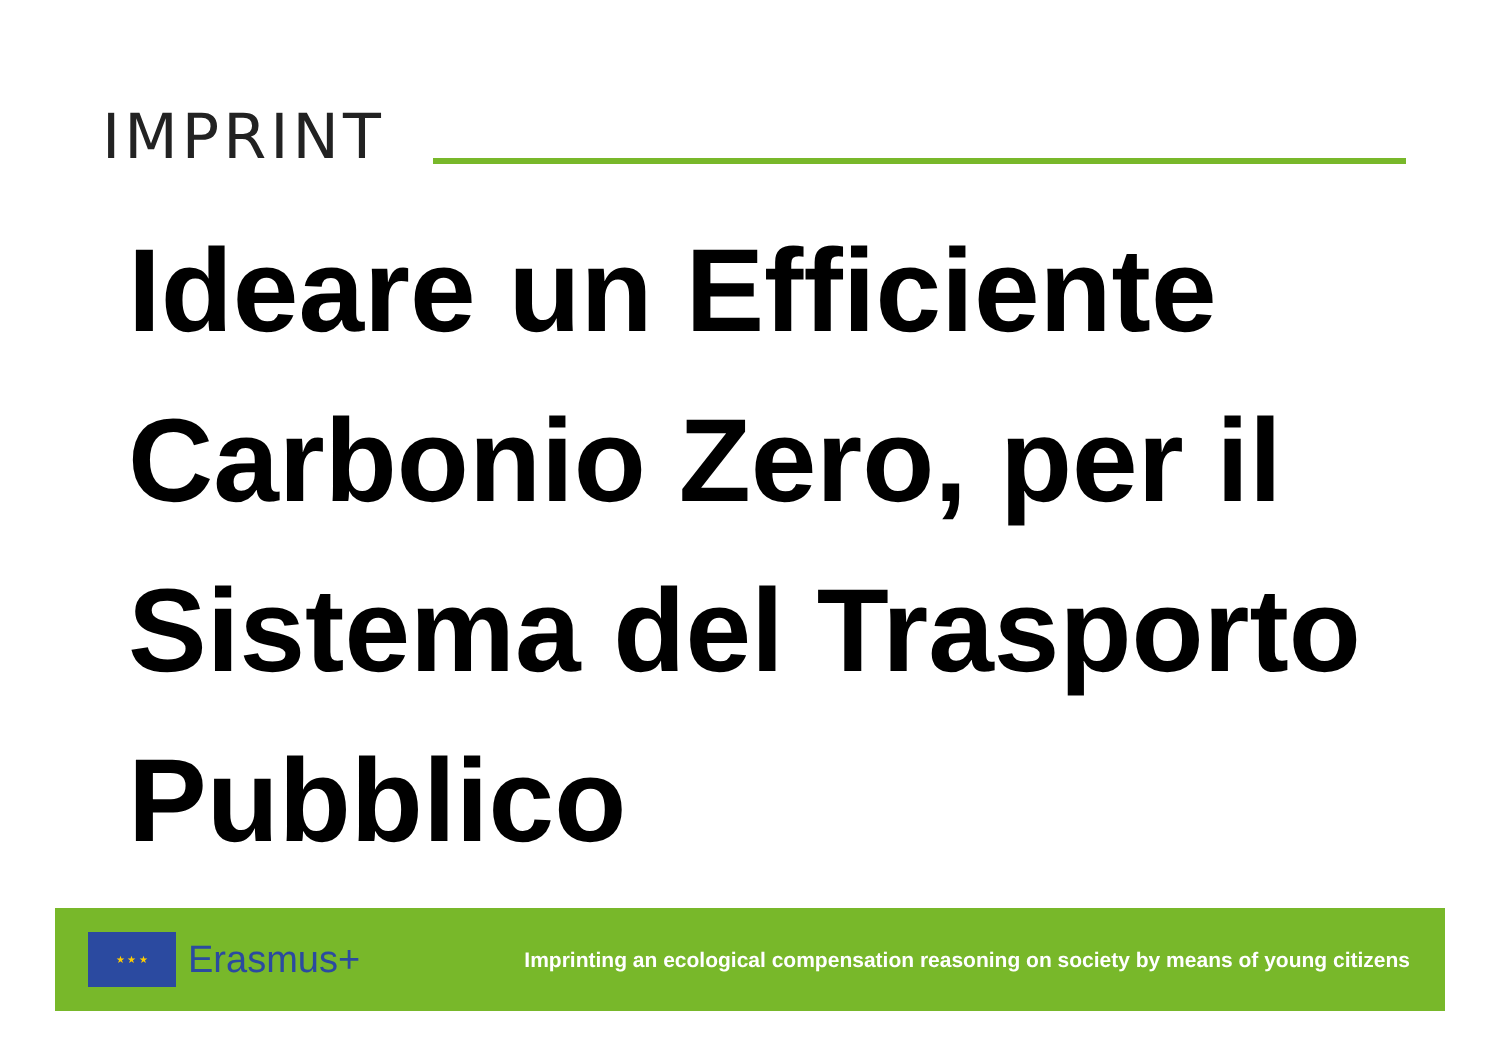IMPRINT
Ideare un Efficiente Carbonio Zero, per il Sistema del Trasporto Pubblico
★ ★ ★
Erasmus+
Imprinting an ecological compensation reasoning on society by means of young citizens